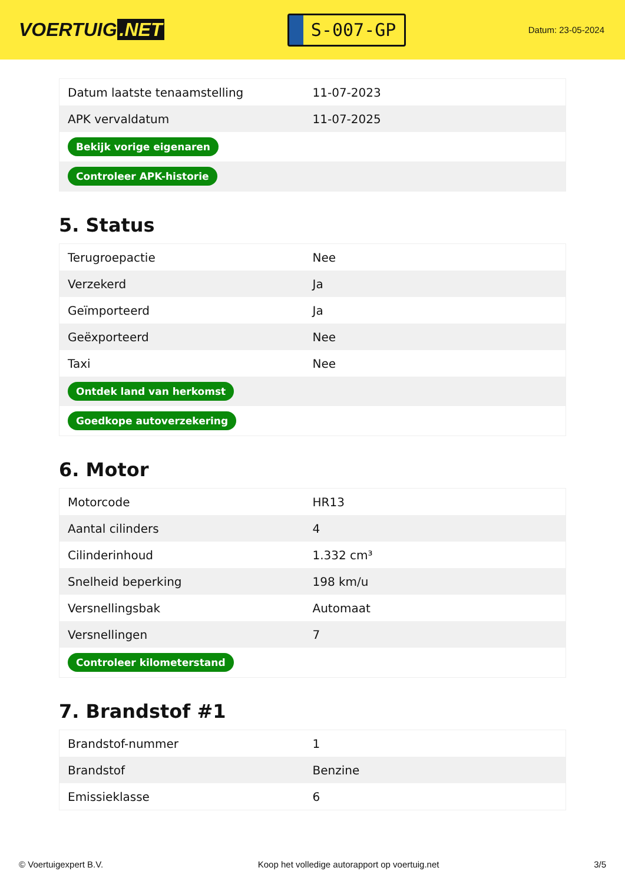VOERTUIG.NET
S-007-GP
Datum: 23-05-2024
| Datum laatste tenaamstelling | 11-07-2023 |
| APK vervaldatum | 11-07-2025 |
| Bekijk vorige eigenaren | |
| Controleer APK-historie | |
5. Status
| Terugroepactie | Nee |
| Verzekerd | Ja |
| Geïmporteerd | Ja |
| Geëxporteerd | Nee |
| Taxi | Nee |
| Ontdek land van herkomst | |
| Goedkope autoverzekering | |
6. Motor
| Motorcode | HR13 |
| Aantal cilinders | 4 |
| Cilinderinhoud | 1.332 cm³ |
| Snelheid beperking | 198 km/u |
| Versnellingsbak | Automaat |
| Versnellingen | 7 |
| Controleer kilometerstand | |
7. Brandstof #1
| Brandstof-nummer | 1 |
| Brandstof | Benzine |
| Emissieklasse | 6 |
© Voertuigexpert B.V. Koop het volledige autorapport op voertuig.net 3/5